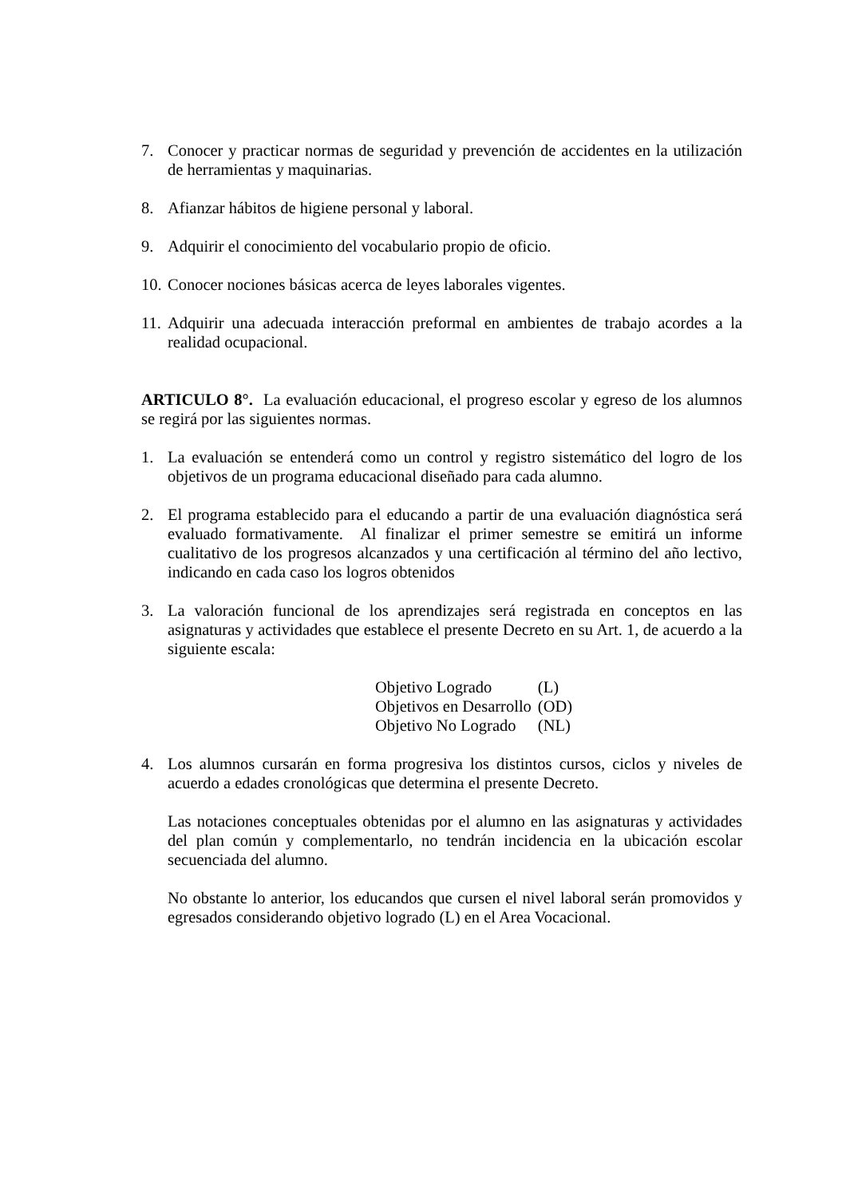7. Conocer y practicar normas de seguridad y prevención de accidentes en la utilización de herramientas y maquinarias.
8. Afianzar hábitos de higiene personal y laboral.
9. Adquirir el conocimiento del vocabulario propio de oficio.
10. Conocer nociones básicas acerca de leyes laborales vigentes.
11. Adquirir una adecuada interacción preformal en ambientes de trabajo acordes a la realidad ocupacional.
ARTICULO 8°. La evaluación educacional, el progreso escolar y egreso de los alumnos se regirá por las siguientes normas.
1. La evaluación se entenderá como un control y registro sistemático del logro de los objetivos de un programa educacional diseñado para cada alumno.
2. El programa establecido para el educando a partir de una evaluación diagnóstica será evaluado formativamente. Al finalizar el primer semestre se emitirá un informe cualitativo de los progresos alcanzados y una certificación al término del año lectivo, indicando en cada caso los logros obtenidos
3. La valoración funcional de los aprendizajes será registrada en conceptos en las asignaturas y actividades que establece el presente Decreto en su Art. 1, de acuerdo a la siguiente escala:
| Objetivo Logrado | (L) |
| Objetivos en Desarrollo | (OD) |
| Objetivo No Logrado | (NL) |
4. Los alumnos cursarán en forma progresiva los distintos cursos, ciclos y niveles de acuerdo a edades cronológicas que determina el presente Decreto.
Las notaciones conceptuales obtenidas por el alumno en las asignaturas y actividades del plan común y complementarlo, no tendrán incidencia en la ubicación escolar secuenciada del alumno.
No obstante lo anterior, los educandos que cursen el nivel laboral serán promovidos y egresados considerando objetivo logrado (L) en el Area Vocacional.